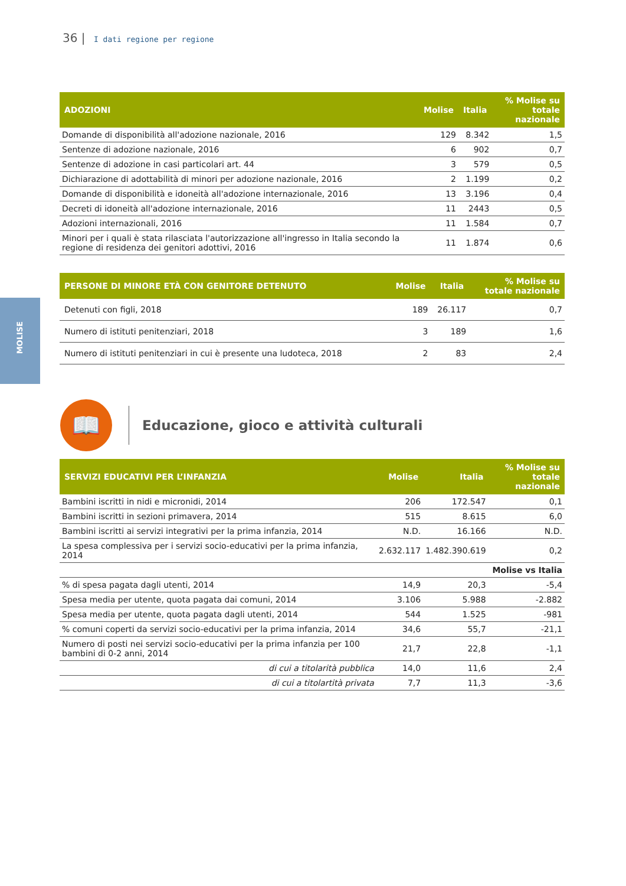36 | I dati regione per regione
MOLISE
| ADOZIONI | Molise | Italia | % Molise su totale nazionale |
| --- | --- | --- | --- |
| Domande di disponibilità all'adozione nazionale, 2016 | 129 | 8.342 | 1,5 |
| Sentenze di adozione nazionale, 2016 | 6 | 902 | 0,7 |
| Sentenze di adozione in casi particolari art. 44 | 3 | 579 | 0,5 |
| Dichiarazione di adottabilità di minori per adozione nazionale, 2016 | 2 | 1.199 | 0,2 |
| Domande di disponibilità e idoneità all'adozione internazionale, 2016 | 13 | 3.196 | 0,4 |
| Decreti di idoneità all'adozione internazionale, 2016 | 11 | 2443 | 0,5 |
| Adozioni internazionali, 2016 | 11 | 1.584 | 0,7 |
| Minori per i quali è stata rilasciata l'autorizzazione all'ingresso in Italia secondo la regione di residenza dei genitori adottivi, 2016 | 11 | 1.874 | 0,6 |
| PERSONE DI MINORE ETÀ CON GENITORE DETENUTO | Molise | Italia | % Molise su totale nazionale |
| --- | --- | --- | --- |
| Detenuti con figli, 2018 | 189 | 26.117 | 0,7 |
| Numero di istituti penitenziari, 2018 | 3 | 189 | 1,6 |
| Numero di istituti penitenziari in cui è presente una ludoteca, 2018 | 2 | 83 | 2,4 |
📖
Educazione, gioco e attività culturali
| SERVIZI EDUCATIVI PER L’INFANZIA | Molise | Italia | % Molise su totale nazionale |
| --- | --- | --- | --- |
| Bambini iscritti in nidi e micronidi, 2014 | 206 | 172.547 | 0,1 |
| Bambini iscritti in sezioni primavera, 2014 | 515 | 8.615 | 6,0 |
| Bambini iscritti ai servizi integrativi per la prima infanzia, 2014 | N.D. | 16.166 | N.D. |
| La spesa complessiva per i servizi socio-educativi per la prima infanzia, 2014 | 2.632.117 | 1.482.390.619 | 0,2 |
| | | | Molise vs Italia |
| % di spesa pagata dagli utenti, 2014 | 14,9 | 20,3 | -5,4 |
| Spesa media per utente, quota pagata dai comuni, 2014 | 3.106 | 5.988 | -2.882 |
| Spesa media per utente, quota pagata dagli utenti, 2014 | 544 | 1.525 | -981 |
| % comuni coperti da servizi socio-educativi per la prima infanzia, 2014 | 34,6 | 55,7 | -21,1 |
| Numero di posti nei servizi socio-educativi per la prima infanzia per 100 bambini di 0-2 anni, 2014 | 21,7 | 22,8 | -1,1 |
| di cui a titolarità pubblica | 14,0 | 11,6 | 2,4 |
| di cui a titolartità privata | 7,7 | 11,3 | -3,6 |